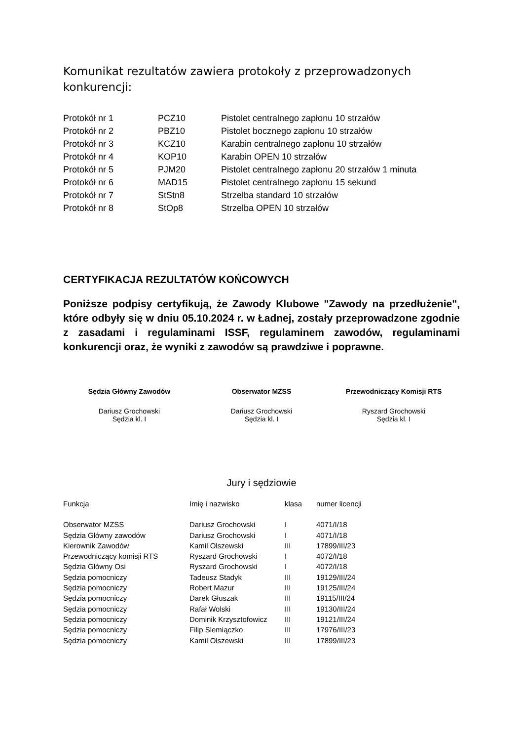Komunikat rezultatów zawiera protokoły z przeprowadzonych konkurencji:
| Protokół nr 1 | PCZ10 | Pistolet centralnego zapłonu 10 strzałów |
| Protokół nr 2 | PBZ10 | Pistolet bocznego zapłonu 10 strzałów |
| Protokół nr 3 | KCZ10 | Karabin centralnego zapłonu 10 strzałów |
| Protokół nr 4 | KOP10 | Karabin OPEN 10 strzałów |
| Protokół nr 5 | PJM20 | Pistolet centralnego zapłonu 20 strzałów 1 minuta |
| Protokół nr 6 | MAD15 | Pistolet centralnego zapłonu 15 sekund |
| Protokół nr 7 | StStn8 | Strzelba standard 10 strzałów |
| Protokół nr 8 | StOp8 | Strzelba OPEN 10 strzałów |
CERTYFIKACJA REZULTATÓW KOŃCOWYCH
Poniższe podpisy certyfikują, że Zawody Klubowe "Zawody na przedłużenie", które odbyły się w dniu 05.10.2024 r. w Ładnej, zostały przeprowadzone zgodnie z zasadami i regulaminami ISSF, regulaminem zawodów, regulaminami konkurencji oraz, że wyniki z zawodów są prawdziwe i poprawne.
Sędzia Główny Zawodów
Dariusz Grochowski
Sędzia kl. I
Obserwator MZSS
Dariusz Grochowski
Sędzia kl. I
Przewodniczący Komisji RTS
Ryszard Grochowski
Sędzia kl. I
Jury i sędziowie
| Funkcja | Imię i nazwisko | klasa | numer licencji |
| --- | --- | --- | --- |
| Obserwator MZSS | Dariusz Grochowski | I | 4071/I/18 |
| Sędzia Główny zawodów | Dariusz Grochowski | I | 4071/I/18 |
| Kierownik Zawodów | Kamil Olszewski | III | 17899/III/23 |
| Przewodniczący komisji RTS | Ryszard Grochowski | I | 4072/I/18 |
| Sędzia Główny Osi | Ryszard Grochowski | I | 4072/I/18 |
| Sędzia pomocniczy | Tadeusz Stadyk | III | 19129/III/24 |
| Sędzia pomocniczy | Robert Mazur | III | 19125/III/24 |
| Sędzia pomocniczy | Darek Głuszak | III | 19115/III/24 |
| Sędzia pomocniczy | Rafał Wolski | III | 19130/III/24 |
| Sędzia pomocniczy | Dominik Krzysztofowicz | III | 19121/III/24 |
| Sędzia pomocniczy | Filip Slemiączko | III | 17976/III/23 |
| Sędzia pomocniczy | Kamil Olszewski | III | 17899/III/23 |